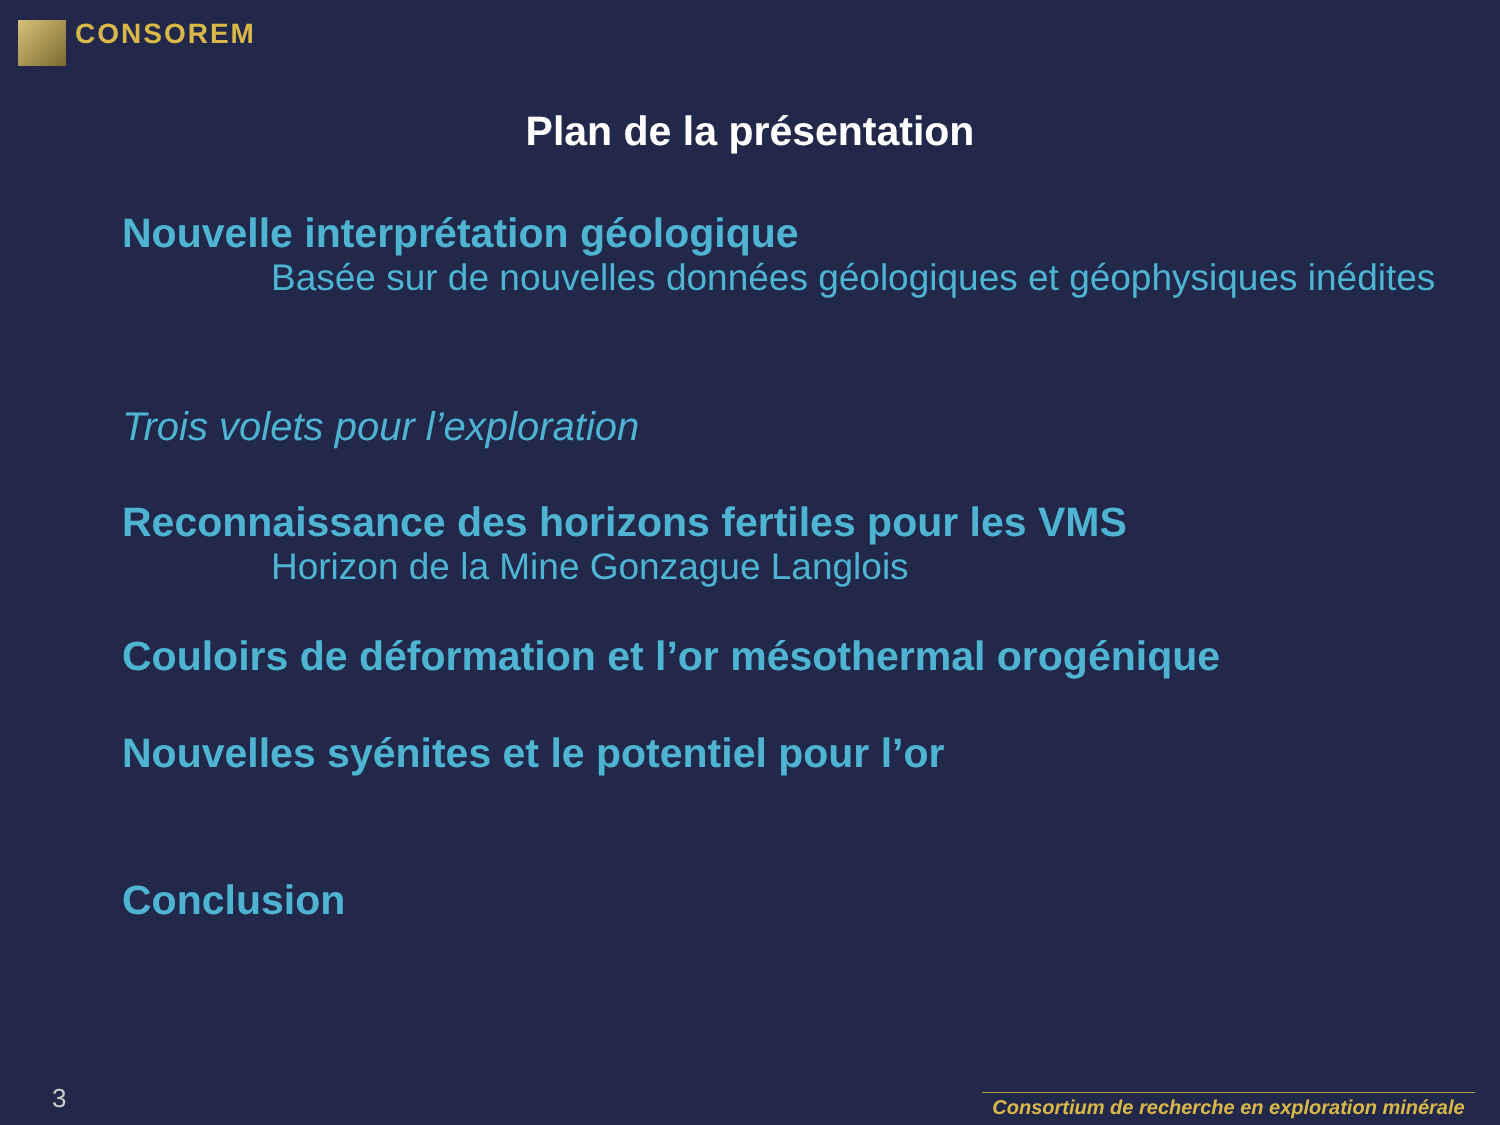CONSOREM
Plan de la présentation
Nouvelle interprétation géologique
Basée sur de nouvelles données géologiques et géophysiques inédites
Trois volets pour l’exploration
Reconnaissance des horizons fertiles pour les VMS
Horizon de la Mine Gonzague Langlois
Couloirs de déformation et l’or mésothermal orogénique
Nouvelles syénites et le potentiel pour l’or
Conclusion
3
Consortium de recherche en exploration minérale